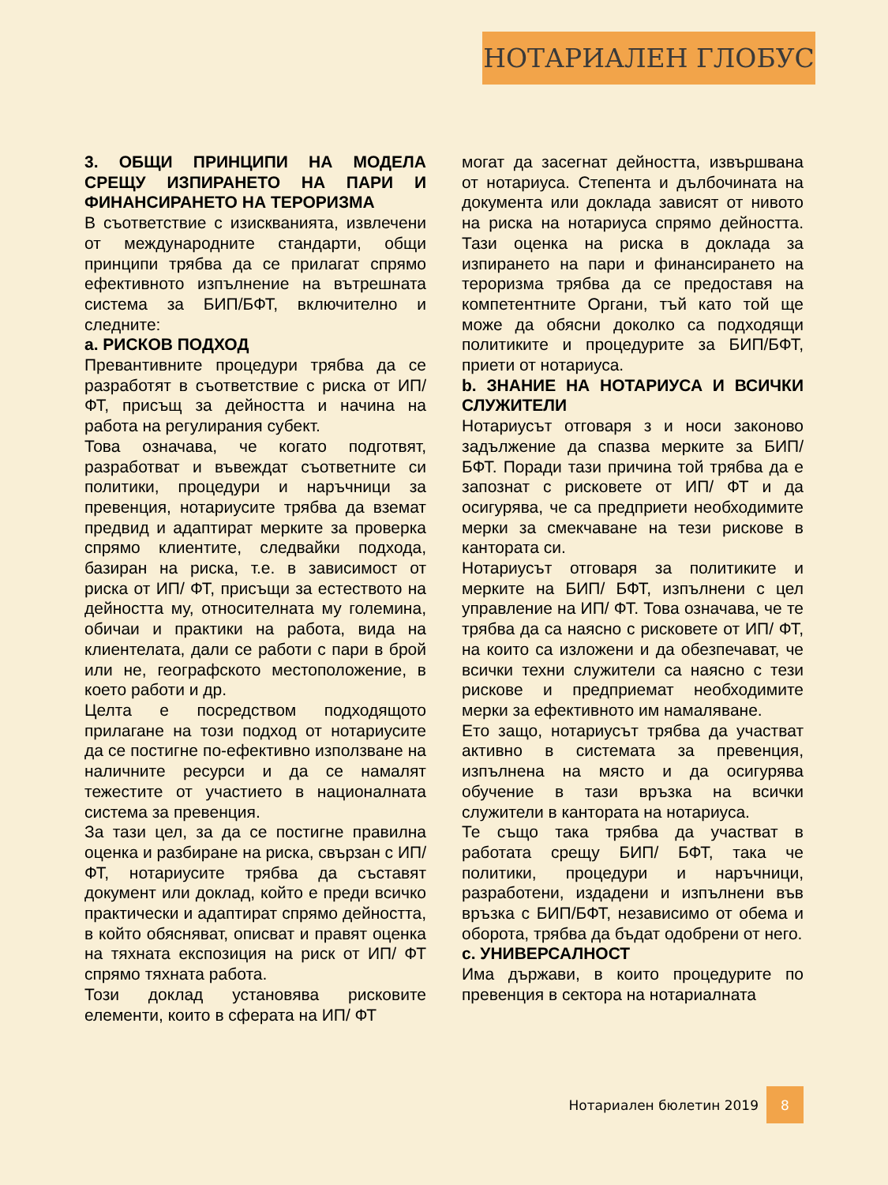НОТАРИАЛЕН ГЛОБУС
3. ОБЩИ ПРИНЦИПИ НА МОДЕЛА СРЕЩУ ИЗПИРАНЕТО НА ПАРИ И ФИНАНСИРАНЕТО НА ТЕРОРИЗМА
В съответствие с изискванията, извлечени от международните стандарти, общи принципи трябва да се прилагат спрямо ефективното изпълнение на вътрешната система за БИП/БФТ, включително и следните:
a. РИСКОВ ПОДХОД
Превантивните процедури трябва да се разработят в съответствие с риска от ИП/ ФТ, присъщ за дейността и начина на работа на регулирания субект.
Това означава, че когато подготвят, разработват и въвеждат съответните си политики, процедури и наръчници за превенция, нотариусите трябва да вземат предвид и адаптират мерките за проверка спрямо клиентите, следвайки подхода, базиран на риска, т.е. в зависимост от риска от ИП/ ФТ, присъщи за естеството на дейността му, относителната му големина, обичаи и практики на работа, вида на клиентелата, дали се работи с пари в брой или не, географското местоположение, в което работи и др.
Целта е посредством подходящото прилагане на този подход от нотариусите да се постигне по-ефективно използване на наличните ресурси и да се намалят тежестите от участието в националната система за превенция.
За тази цел, за да се постигне правилна оценка и разбиране на риска, свързан с ИП/ ФТ, нотариусите трябва да съставят документ или доклад, който е преди всичко практически и адаптират спрямо дейността, в който обясняват, описват и правят оценка на тяхната експозиция на риск от ИП/ ФТ спрямо тяхната работа.
Този доклад установява рисковите елементи, които в сферата на ИП/ ФТ
могат да засегнат дейността, извършвана от нотариуса. Степента и дълбочината на документа или доклада зависят от нивото на риска на нотариуса спрямо дейността. Тази оценка на риска в доклада за изпирането на пари и финансирането на тероризма трябва да се предоставя на компетентните Органи, тъй като той ще може да обясни доколко са подходящи политиките и процедурите за БИП/БФТ, приети от нотариуса.
b. ЗНАНИЕ НА НОТАРИУСА И ВСИЧКИ СЛУЖИТЕЛИ
Нотариусът отговаря з и носи законово задължение да спазва мерките за БИП/ БФТ. Поради тази причина той трябва да е запознат с рисковете от ИП/ ФТ и да осигурява, че са предприети необходимите мерки за смекчаване на тези рискове в кантората си.
Нотариусът отговаря за политиките и мерките на БИП/ БФТ, изпълнени с цел управление на ИП/ ФТ. Това означава, че те трябва да са наясно с рисковете от ИП/ ФТ, на които са изложени и да обезпечават, че всички техни служители са наясно с тези рискове и предприемат необходимите мерки за ефективното им намаляване.
Ето защо, нотариусът трябва да участват активно в системата за превенция, изпълнена на място и да осигурява обучение в тази връзка на всички служители в кантората на нотариуса.
Те също така трябва да участват в работата срещу БИП/ БФТ, така че политики, процедури и наръчници, разработени, издадени и изпълнени във връзка с БИП/БФТ, независимо от обема и оборота, трябва да бъдат одобрени от него.
c. УНИВЕРСАЛНОСТ
Има държави, в които процедурите по превенция в сектора на нотариалната
Нотариален бюлетин 2019 8